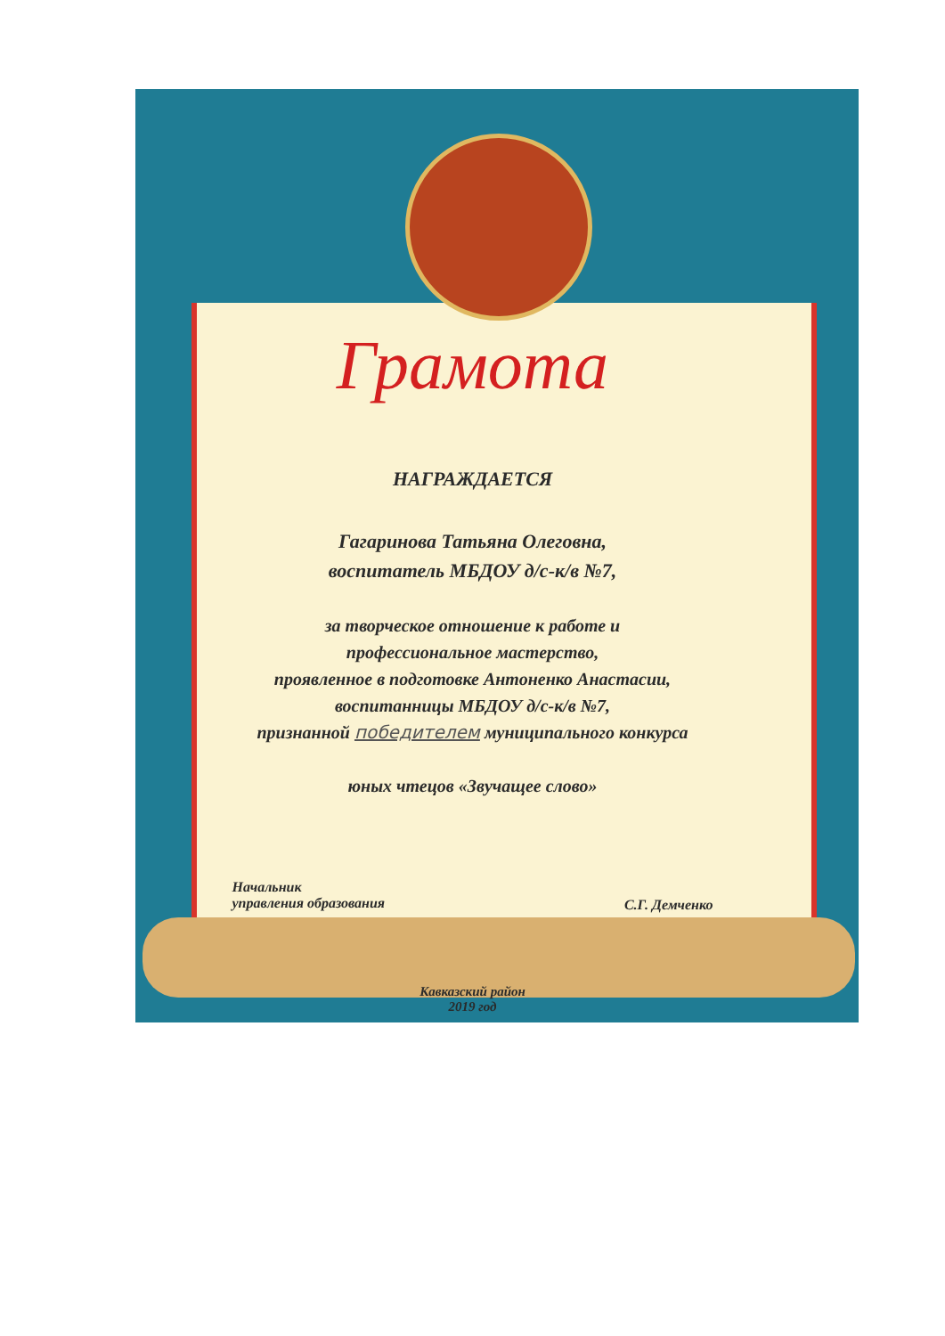Грамота
НАГРАЖДАЕТСЯ
Гагаринова Татьяна Олеговна,
воспитатель МБДОУ д/с-к/в №7,
за творческое отношение к работе и
профессиональное мастерство,
проявленное в подготовке Антоненко Анастасии,
воспитанницы МБДОУ д/с-к/в №7,
признанной победителем муниципального конкурса
юных чтецов «Звучащее слово»
Начальник
управления образования
С.Г. Демченко
Кавказский район
2019 год